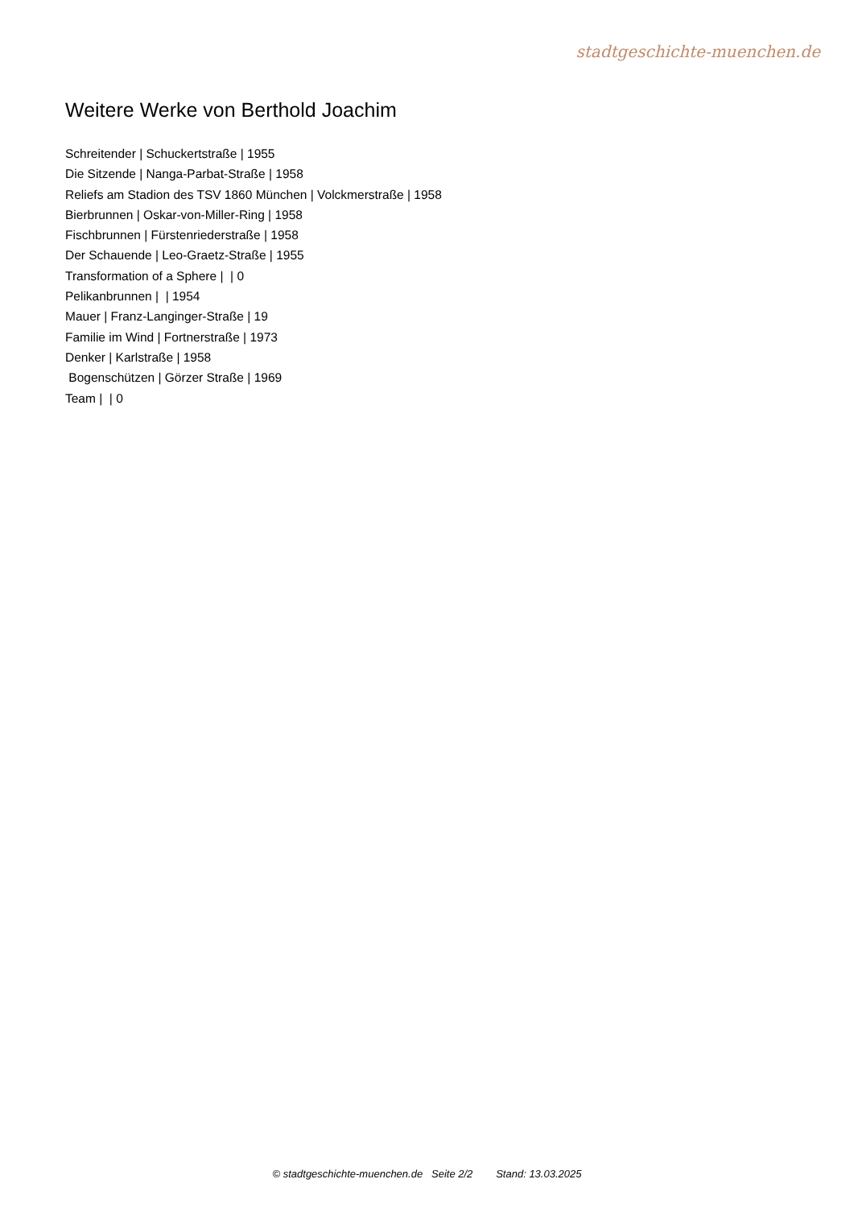stadtgeschichte-muenchen.de
Weitere Werke von Berthold Joachim
Schreitender | Schuckertstraße | 1955
Die Sitzende | Nanga-Parbat-Straße | 1958
Reliefs am Stadion des TSV 1860 München | Volckmerstraße | 1958
Bierbrunnen | Oskar-von-Miller-Ring | 1958
Fischbrunnen | Fürstenriederstraße | 1958
Der Schauende | Leo-Graetz-Straße | 1955
Transformation of a Sphere | | 0
Pelikanbrunnen | | 1954
Mauer | Franz-Langinger-Straße | 19
Familie im Wind | Fortnerstraße | 1973
Denker | Karlstraße | 1958
Bogenschützen | Görzer Straße | 1969
Team | | 0
© stadtgeschichte-muenchen.de Seite 2/2 Stand: 13.03.2025